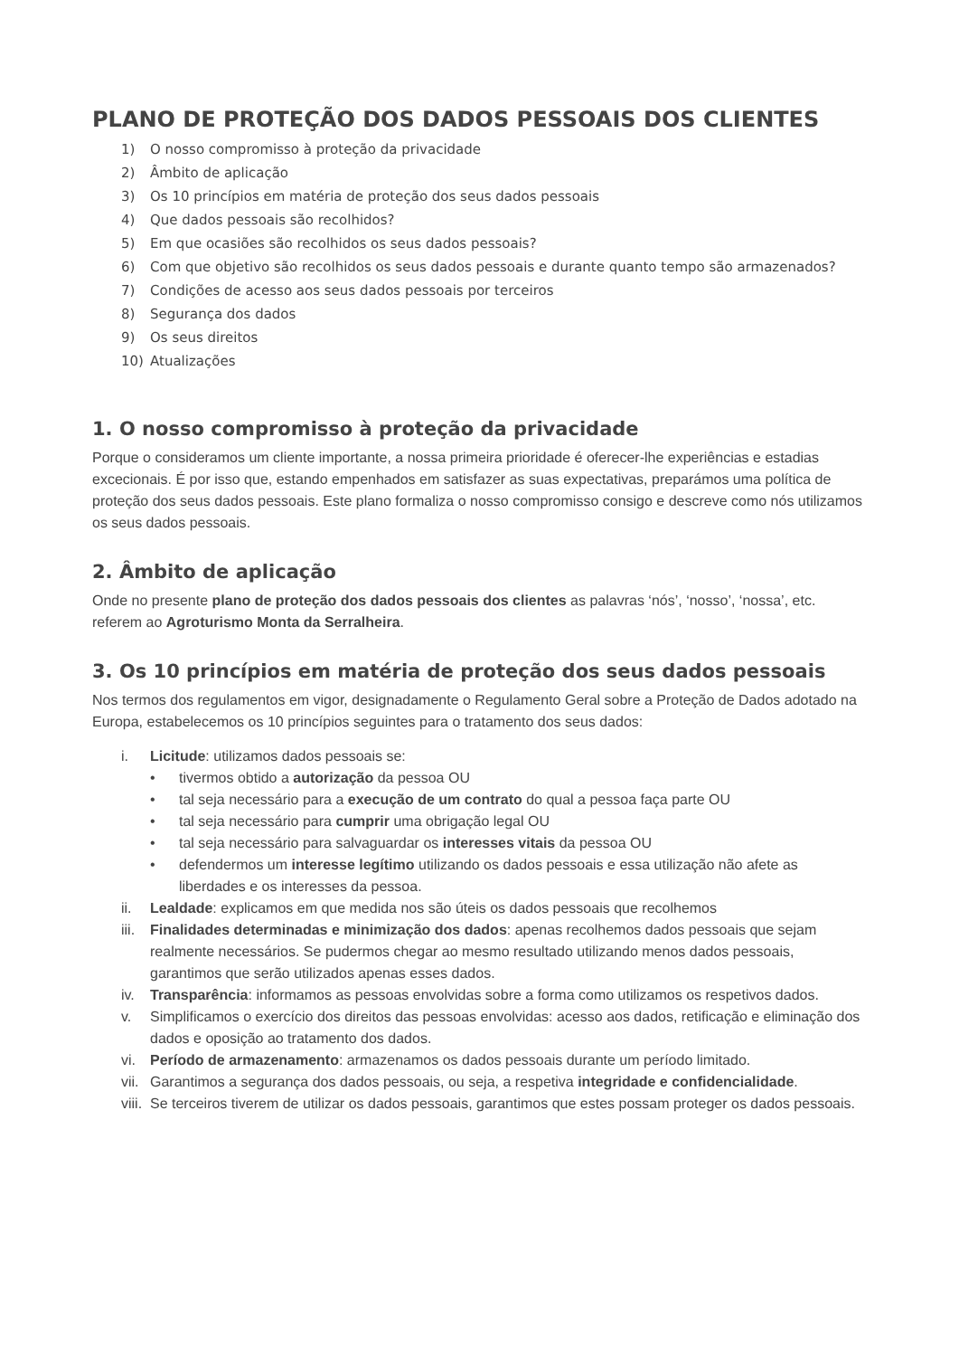PLANO DE PROTEÇÃO DOS DADOS PESSOAIS DOS CLIENTES
1) O nosso compromisso à proteção da privacidade
2) Âmbito de aplicação
3) Os 10 princípios em matéria de proteção dos seus dados pessoais
4) Que dados pessoais são recolhidos?
5) Em que ocasiões são recolhidos os seus dados pessoais?
6) Com que objetivo são recolhidos os seus dados pessoais e durante quanto tempo são armazenados?
7) Condições de acesso aos seus dados pessoais por terceiros
8) Segurança dos dados
9) Os seus direitos
10) Atualizações
1. O nosso compromisso à proteção da privacidade
Porque o consideramos um cliente importante, a nossa primeira prioridade é oferecer-lhe experiências e estadias excecionais. É por isso que, estando empenhados em satisfazer as suas expectativas, preparámos uma política de proteção dos seus dados pessoais. Este plano formaliza o nosso compromisso consigo e descreve como nós utilizamos os seus dados pessoais.
2. Âmbito de aplicação
Onde no presente plano de proteção dos dados pessoais dos clientes as palavras ‘nós’, ‘nosso’, ‘nossa’, etc. referem ao Agroturismo Monta da Serralheira.
3. Os 10 princípios em matéria de proteção dos seus dados pessoais
Nos termos dos regulamentos em vigor, designadamente o Regulamento Geral sobre a Proteção de Dados adotado na Europa, estabelecemos os 10 princípios seguintes para o tratamento dos seus dados:
i. Licitude: utilizamos dados pessoais se:
• tivermos obtido a autorização da pessoa OU
• tal seja necessário para a execução de um contrato do qual a pessoa faça parte OU
• tal seja necessário para cumprir uma obrigação legal OU
• tal seja necessário para salvaguardar os interesses vitais da pessoa OU
• defendermos um interesse legítimo utilizando os dados pessoais e essa utilização não afete as liberdades e os interesses da pessoa.
ii. Lealdade: explicamos em que medida nos são úteis os dados pessoais que recolhemos
iii. Finalidades determinadas e minimização dos dados: apenas recolhemos dados pessoais que sejam realmente necessários. Se pudermos chegar ao mesmo resultado utilizando menos dados pessoais, garantimos que serão utilizados apenas esses dados.
iv. Transparência: informamos as pessoas envolvidas sobre a forma como utilizamos os respetivos dados.
v. Simplificamos o exercício dos direitos das pessoas envolvidas: acesso aos dados, retificação e eliminação dos dados e oposição ao tratamento dos dados.
vi. Período de armazenamento: armazenamos os dados pessoais durante um período limitado.
vii. Garantimos a segurança dos dados pessoais, ou seja, a respetiva integridade e confidencialidade.
viii. Se terceiros tiverem de utilizar os dados pessoais, garantimos que estes possam proteger os dados pessoais.